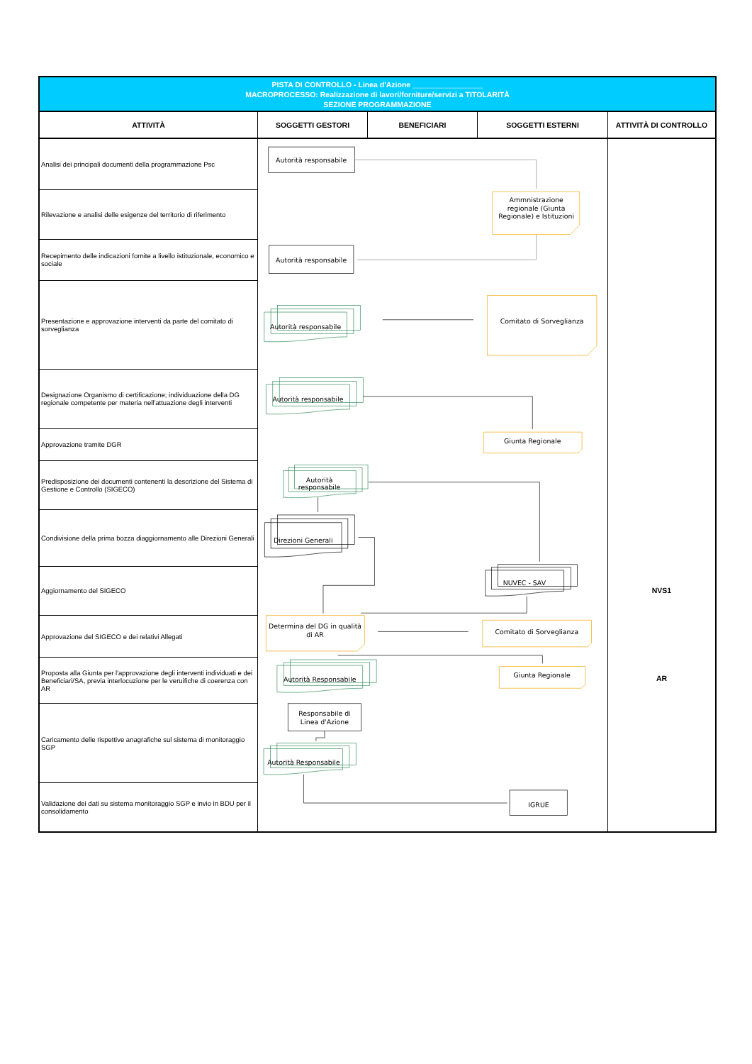| PISTA DI CONTROLLO - Linea d'Azione _________________ MACROPROCESSO: Realizzazione di lavori/forniture/servizi a TITOLARITÀ SEZIONE PROGRAMMAZIONE | | | | |
| ATTIVITÀ | SOGGETTI GESTORI | BENEFICIARI | SOGGETTI ESTERNI | ATTIVITÀ DI CONTROLLO |
| Analisi dei principali documenti della programmazione Psc | Autorità responsabile Ammnistrazione regionale (Giunta Regionale) e Istituzioni Autorità responsabile Autorità responsabile Comitato di Sorveglianza Autorità responsabile Giunta Regionale Autorità responsabile Direzioni Generali NUVEC - SAV Determina del DG in qualità di AR Comitato di Sorveglianza Autorità Responsabile Giunta Regionale Responsabile di Linea d'Azione Autorità Responsabile IGRUE | | | NVS1 AR |
| Rilevazione e analisi delle esigenze del territorio di riferimento | | | | |
| Recepimento delle indicazioni fornite a livello istituzionale, economico e sociale | | | | |
| Presentazione e approvazione interventi da parte del comitato di sorveglianza | | | | |
| Designazione Organismo di certificazione; individuazione della DG regionale competente per materia nell'attuazione degli interventi | | | | |
| Approvazione tramite DGR | | | | |
| Predisposizione dei documenti contenenti la descrizione del Sistema di Gestione e Controllo (SIGECO) | | | | |
| Condivisione della prima bozza diaggiornamento alle Direzioni Generali | | | | |
| Aggiornamento del SIGECO | | | | |
| Approvazione del SIGECO e dei relativi Allegati | | | | |
| Proposta alla Giunta per l'approvazione degli interventi individuati e dei Beneficiari/SA, previa interlocuzione per le veruifiche di coerenza con AR | | | | |
| Caricamento delle rispettive anagrafiche sul sistema di monitoraggio SGP | | | | |
| Validazione dei dati su sistema monitoraggio SGP e invio in BDU per il consolidamento | | | | |